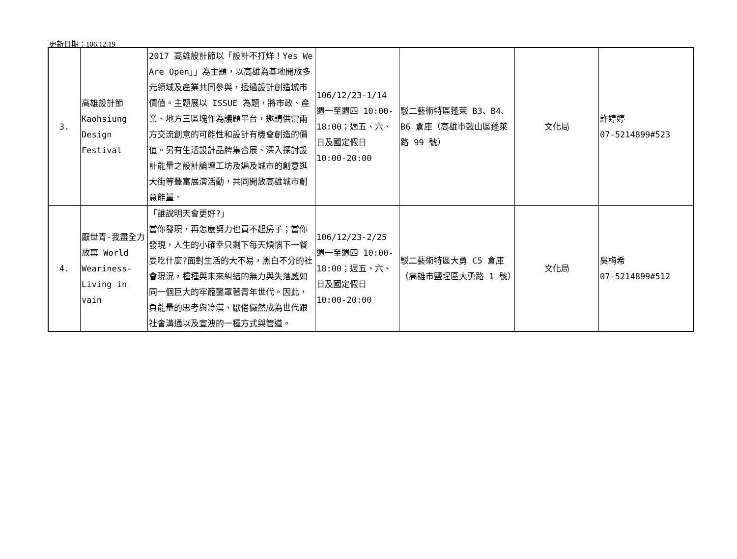更新日期：106.12.19
| 3. | 高雄設計節 Kaohsiung Design Festival | 2017 高雄設計節以「設計不打烊！Yes We Are Open」」為主題，以高雄為基地開放多元領域及產業共同參與，透過設計創造城市價值。主題展以 ISSUE 為題，將市政、產業、地方三區塊作為議題平台，邀請供需兩方交流創意的可能性和設計有機會創造的價值。另有生活設計品牌集合展、深入探討設計能量之設計論壇工坊及遍及城市的創意逛大街等豐富展演活動，共同開放高雄城市創意能量。 | 106/12/23-1/14 週一至週四 10:00-18:00；週五、六、日及國定假日 10:00-20:00 | 駁二藝術特區蓬萊 B3、B4、B6 倉庫（高雄市鼓山區蓬萊路 99 號） | 文化局 | 許婷婷 07-5214899#523 |
| 4. | 厭世青-我盡全力放棄 World Weariness-Living in vain | 「誰說明天會更好?」 當你發現，再怎麼努力也買不起房子；當你發現，人生的小確幸只剩下每天煩惱下一餐要吃什麼?面對生活的大不易，黑白不分的社會現況，種種與未來糾結的無力與失落感如同一個巨大的牢籠壟罩著青年世代。因此，負能量的思考與冷漠、厭倦儼然成為世代跟社會溝通以及宣洩的一種方式與管道。 | 106/12/23-2/25 週一至週四 10:00-18:00；週五、六、日及國定假日 10:00-20:00 | 駁二藝術特區大勇 C5 倉庫（高雄市鹽埕區大勇路 1 號） | 文化局 | 吳梅希 07-5214899#512 |